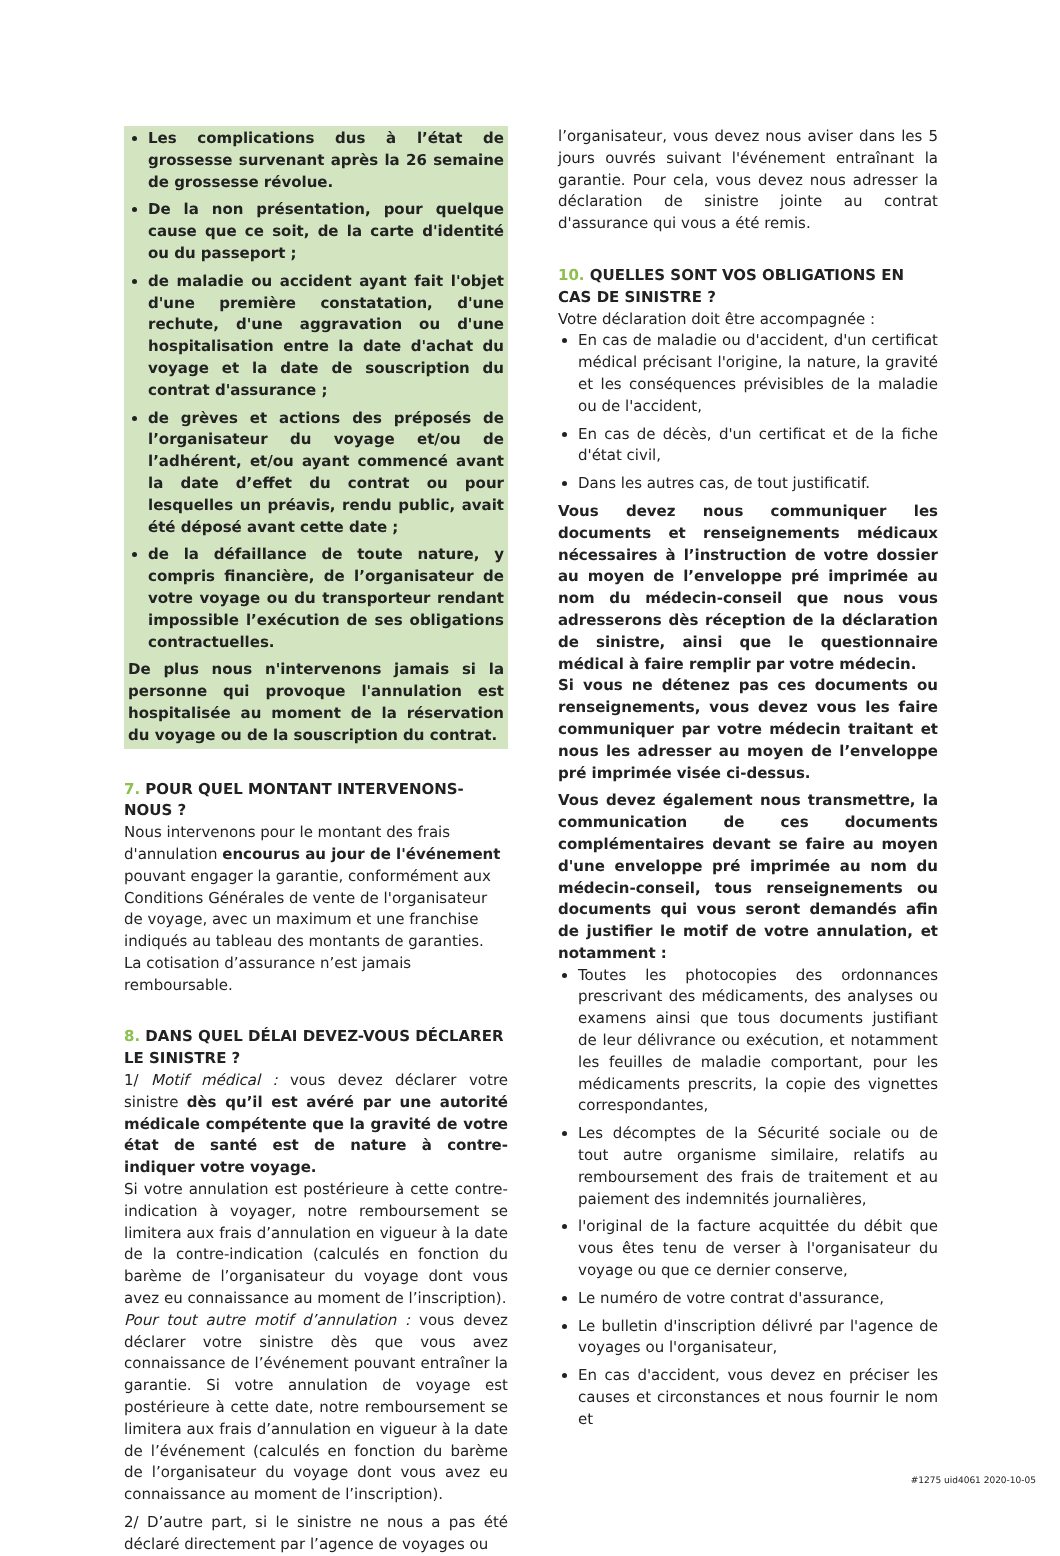Les complications dus à l’état de grossesse survenant après la 26 semaine de grossesse révolue.
De la non présentation, pour quelque cause que ce soit, de la carte d'identité ou du passeport ;
de maladie ou accident ayant fait l'objet d'une première constatation, d'une rechute, d'une aggravation ou d'une hospitalisation entre la date d'achat du voyage et la date de souscription du contrat d'assurance ;
de grèves et actions des préposés de l’organisateur du voyage et/ou de l’adhérent, et/ou ayant commencé avant la date d’effet du contrat ou pour lesquelles un préavis, rendu public, avait été déposé avant cette date ;
de la défaillance de toute nature, y compris financière, de l’organisateur de votre voyage ou du transporteur rendant impossible l’exécution de ses obligations contractuelles.
De plus nous n'intervenons jamais si la personne qui provoque l'annulation est hospitalisée au moment de la réservation du voyage ou de la souscription du contrat.
7. POUR QUEL MONTANT INTERVENONS-NOUS ?
Nous intervenons pour le montant des frais d'annulation encourus au jour de l'événement pouvant engager la garantie, conformément aux Conditions Générales de vente de l'organisateur de voyage, avec un maximum et une franchise indiqués au tableau des montants de garanties.
La cotisation d’assurance n’est jamais remboursable.
8. DANS QUEL DÉLAI DEVEZ-VOUS DÉCLARER LE SINISTRE ?
1/ Motif médical : vous devez déclarer votre sinistre dès qu’il est avéré par une autorité médicale compétente que la gravité de votre état de santé est de nature à contre-indiquer votre voyage.
Si votre annulation est postérieure à cette contre-indication à voyager, notre remboursement se limitera aux frais d’annulation en vigueur à la date de la contre-indication (calculés en fonction du barème de l’organisateur du voyage dont vous avez eu connaissance au moment de l’inscription).
Pour tout autre motif d’annulation : vous devez déclarer votre sinistre dès que vous avez connaissance de l’événement pouvant entraîner la garantie. Si votre annulation de voyage est postérieure à cette date, notre remboursement se limitera aux frais d’annulation en vigueur à la date de l’événement (calculés en fonction du barème de l’organisateur du voyage dont vous avez eu connaissance au moment de l’inscription).
2/ D’autre part, si le sinistre ne nous a pas été déclaré directement par l’agence de voyages ou
l’organisateur, vous devez nous aviser dans les 5 jours ouvrés suivant l'événement entraînant la garantie. Pour cela, vous devez nous adresser la déclaration de sinistre jointe au contrat d'assurance qui vous a été remis.
10. QUELLES SONT VOS OBLIGATIONS EN CAS DE SINISTRE ?
Votre déclaration doit être accompagnée :
En cas de maladie ou d'accident, d'un certificat médical précisant l'origine, la nature, la gravité et les conséquences prévisibles de la maladie ou de l'accident,
En cas de décès, d'un certificat et de la fiche d'état civil,
Dans les autres cas, de tout justificatif.
Vous devez nous communiquer les documents et renseignements médicaux nécessaires à l’instruction de votre dossier au moyen de l’enveloppe pré imprimée au nom du médecin-conseil que nous vous adresserons dès réception de la déclaration de sinistre, ainsi que le questionnaire médical à faire remplir par votre médecin.
Si vous ne détenez pas ces documents ou renseignements, vous devez vous les faire communiquer par votre médecin traitant et nous les adresser au moyen de l’enveloppe pré imprimée visée ci-dessus.
Vous devez également nous transmettre, la communication de ces documents complémentaires devant se faire au moyen d'une enveloppe pré imprimée au nom du médecin-conseil, tous renseignements ou documents qui vous seront demandés afin de justifier le motif de votre annulation, et notamment :
Toutes les photocopies des ordonnances prescrivant des médicaments, des analyses ou examens ainsi que tous documents justifiant de leur délivrance ou exécution, et notamment les feuilles de maladie comportant, pour les médicaments prescrits, la copie des vignettes correspondantes,
Les décomptes de la Sécurité sociale ou de tout autre organisme similaire, relatifs au remboursement des frais de traitement et au paiement des indemnités journalières,
l'original de la facture acquittée du débit que vous êtes tenu de verser à l'organisateur du voyage ou que ce dernier conserve,
Le numéro de votre contrat d'assurance,
Le bulletin d'inscription délivré par l'agence de voyages ou l'organisateur,
En cas d'accident, vous devez en préciser les causes et circonstances et nous fournir le nom et
#1275 uid4061 2020-10-05